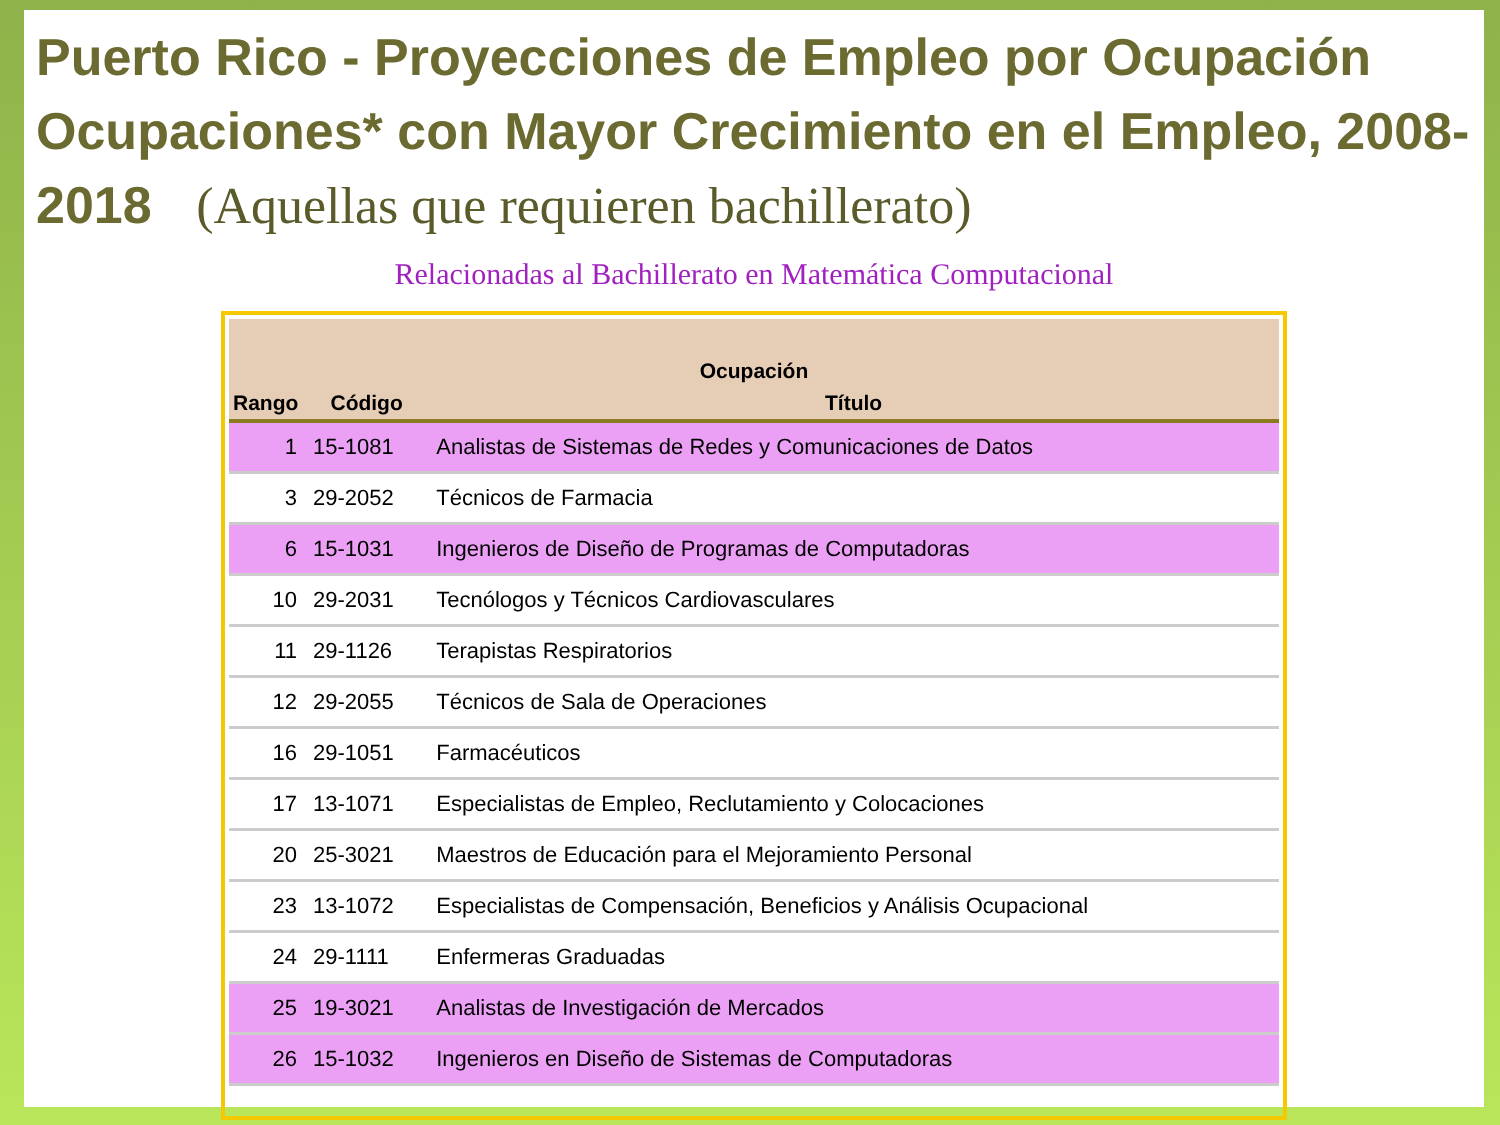Puerto Rico - Proyecciones de Empleo por Ocupación Ocupaciones* con Mayor Crecimiento en el Empleo, 2008-2018 (Aquellas que requieren bachillerato)
Relacionadas al Bachillerato en Matemática Computacional
| Ocupación | | |
| --- | --- | --- |
| Rango | Código | Título |
| 1 | 15-1081 | Analistas de Sistemas de Redes y Comunicaciones de Datos |
| 3 | 29-2052 | Técnicos de Farmacia |
| 6 | 15-1031 | Ingenieros de Diseño de Programas de Computadoras |
| 10 | 29-2031 | Tecnólogos y Técnicos Cardiovasculares |
| 11 | 29-1126 | Terapistas Respiratorios |
| 12 | 29-2055 | Técnicos de Sala de Operaciones |
| 16 | 29-1051 | Farmacéuticos |
| 17 | 13-1071 | Especialistas de Empleo, Reclutamiento y Colocaciones |
| 20 | 25-3021 | Maestros de Educación para el Mejoramiento Personal |
| 23 | 13-1072 | Especialistas de Compensación, Beneficios y Análisis Ocupacional |
| 24 | 29-1111 | Enfermeras Graduadas |
| 25 | 19-3021 | Analistas de Investigación de Mercados |
| 26 | 15-1032 | Ingenieros en Diseño de Sistemas de Computadoras |